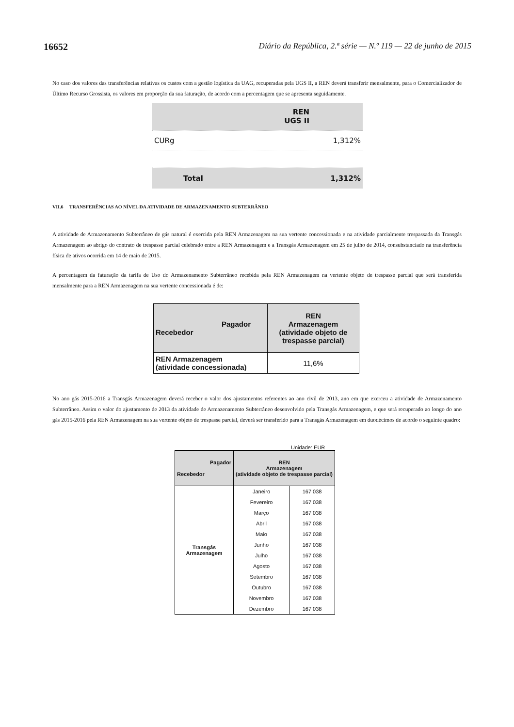16652 Diário da República, 2.ª série — N.º 119 — 22 de junho de 2015
No caso dos valores das transferências relativas os custos com a gestão logística da UAG, recuperadas pela UGS II, a REN deverá transferir mensalmente, para o Comercializador de Último Recurso Grossista, os valores em proporção da sua faturação, de acordo com a percentagem que se apresenta seguidamente.
| REN UGS II |
| CURg 1,312% |
| Total 1,312% |
VII.6 TRANSFERÊNCIAS AO NÍVEL DA ATIVIDADE DE ARMAZENAMENTO SUBTERRÂNEO
A atividade de Armazenamento Subterrâneo de gás natural é exercida pela REN Armazenagem na sua vertente concessionada e na atividade parcialmente trespassada da Transgás Armazenagem ao abrigo do contrato de trespasse parcial celebrado entre a REN Armazenagem e a Transgás Armazenagem em 25 de julho de 2014, consubstanciado na transferência física de ativos ocorrida em 14 de maio de 2015.
A percentagem da faturação da tarifa de Uso do Armazenamento Subterrâneo recebida pela REN Armazenagem na vertente objeto de trespasse parcial que será transferida mensalmente para a REN Armazenagem na sua vertente concessionada é de:
| Pagador Recebedor | REN Armazenagem (atividade objeto de trespasse parcial) |
| REN Armazenagem (atividade concessionada) | 11,6% |
No ano gás 2015-2016 a Transgás Armazenagem deverá receber o valor dos ajustamentos referentes ao ano civil de 2013, ano em que exerceu a atividade de Armazenamento Subterrâneo. Assim o valor do ajustamento de 2013 da atividade de Armazenamento Subterrâneo desenvolvido pela Transgás Armazenagem, e que será recuperado ao longo do ano gás 2015-2016 pela REN Armazenagem na sua vertente objeto de trespasse parcial, deverá ser transferido para a Transgás Armazenagem em duodécimos de acordo o seguinte quadro:
Unidade: EUR
| Pagador Recebedor | REN Armazenagem (atividade objeto de trespasse parcial) | |
| Transgás Armazenagem | Janeiro | 167 038 |
| | Fevereiro | 167 038 |
| | Março | 167 038 |
| | Abril | 167 038 |
| | Maio | 167 038 |
| | Junho | 167 038 |
| | Julho | 167 038 |
| | Agosto | 167 038 |
| | Setembro | 167 038 |
| | Outubro | 167 038 |
| | Novembro | 167 038 |
| | Dezembro | 167 038 |